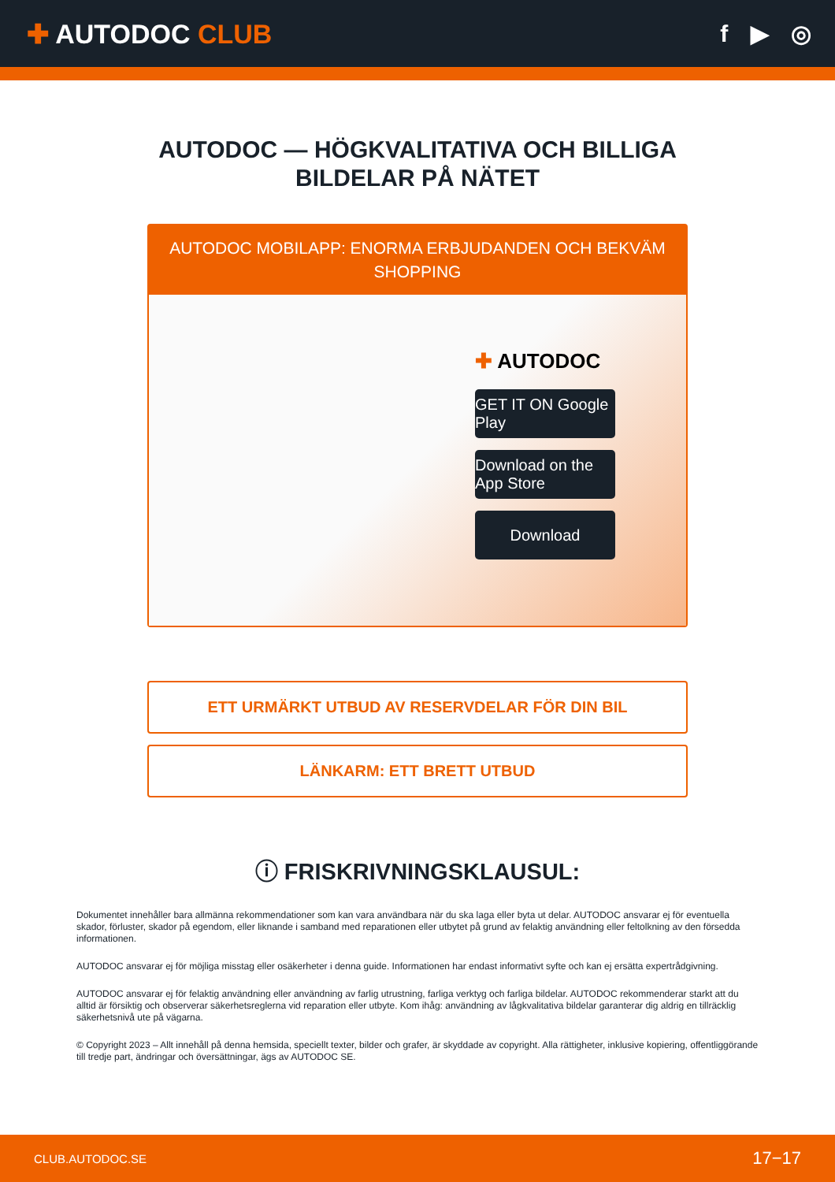✚ AUTODOC CLUB f ▶ ◎
AUTODOC — HÖGKVALITATIVA OCH BILLIGA
BILDELAR PÅ NÄTET
AUTODOC MOBILAPP: ENORMA ERBJUDANDEN OCH BEKVÄM SHOPPING
✚ AUTODOC
GET IT ON Google Play
Download on the App Store
Download
ETT URMÄRKT UTBUD AV RESERVDELAR FÖR DIN BIL
LÄNKARM: ETT BRETT UTBUD
ⓘ FRISKRIVNINGSKLAUSUL:
Dokumentet innehåller bara allmänna rekommendationer som kan vara användbara när du ska laga eller byta ut delar. AUTODOC ansvarar ej för eventuella skador, förluster, skador på egendom, eller liknande i samband med reparationen eller utbytet på grund av felaktig användning eller feltolkning av den försedda informationen.
AUTODOC ansvarar ej för möjliga misstag eller osäkerheter i denna guide. Informationen har endast informativt syfte och kan ej ersätta expertrådgivning.
AUTODOC ansvarar ej för felaktig användning eller användning av farlig utrustning, farliga verktyg och farliga bildelar. AUTODOC rekommenderar starkt att du alltid är försiktig och observerar säkerhetsreglerna vid reparation eller utbyte. Kom ihåg: användning av lågkvalitativa bildelar garanterar dig aldrig en tillräcklig säkerhetsnivå ute på vägarna.
© Copyright 2023 – Allt innehåll på denna hemsida, speciellt texter, bilder och grafer, är skyddade av copyright. Alla rättigheter, inklusive kopiering, offentliggörande till tredje part, ändringar och översättningar, ägs av AUTODOC SE.
CLUB.AUTODOC.SE 17−17